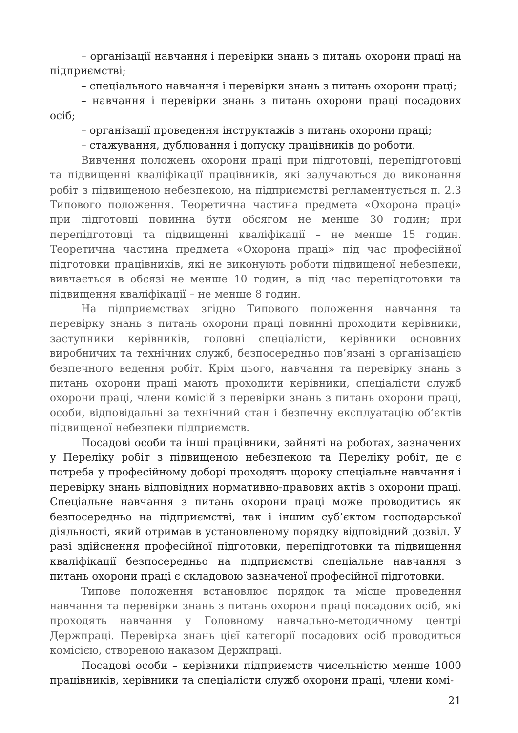– організації навчання і перевірки знань з питань охорони праці на підприємстві;
– спеціального навчання і перевірки знань з питань охорони праці;
– навчання і перевірки знань з питань охорони праці посадових осіб;
– організації проведення інструктажів з питань охорони праці;
– стажування, дублювання і допуску працівників до роботи.
Вивчення положень охорони праці при підготовці, перепідготовці та підвищенні кваліфікації працівників, які залучаються до виконання робіт з підвищеною небезпекою, на підприємстві регламентується п. 2.3 Типового положення. Теоретична частина предмета «Охорона праці» при підготовці повинна бути обсягом не менше 30 годин; при перепідготовці та підвищенні кваліфікації – не менше 15 годин. Теоретична частина предмета «Охорона праці» під час професійної підготовки працівників, які не виконують роботи підвищеної небезпеки, вивчається в обсязі не менше 10 годин, а під час перепідготовки та підвищення кваліфікації – не менше 8 годин.
На підприємствах згідно Типового положення навчання та перевірку знань з питань охорони праці повинні проходити керівники, заступники керівників, головні спеціалісти, керівники основних виробничих та технічних служб, безпосередньо пов’язані з організацією безпечного ведення робіт. Крім цього, навчання та перевірку знань з питань охорони праці мають проходити керівники, спеціалісти служб охорони праці, члени комісій з перевірки знань з питань охорони праці, особи, відповідальні за технічний стан і безпечну експлуатацію об’єктів підвищеної небезпеки підприємств.
Посадові особи та інші працівники, зайняті на роботах, зазначених у Переліку робіт з підвищеною небезпекою та Переліку робіт, де є потреба у професійному доборі проходять щороку спеціальне навчання і перевірку знань відповідних нормативно-правових актів з охорони праці. Спеціальне навчання з питань охорони праці може проводитись як безпосередньо на підприємстві, так і іншим суб’єктом господарської діяльності, який отримав в установленому порядку відповідний дозвіл. У разі здійснення професійної підготовки, перепідготовки та підвищення кваліфікації безпосередньо на підприємстві спеціальне навчання з питань охорони праці є складовою зазначеної професійної підготовки.
Типове положення встановлює порядок та місце проведення навчання та перевірки знань з питань охорони праці посадових осіб, які проходять навчання у Головному навчально-методичному центрі Держпраці. Перевірка знань цієї категорії посадових осіб проводиться комісією, створеною наказом Держпраці.
Посадові особи – керівники підприємств чисельністю менше 1000 працівників, керівники та спеціалісти служб охорони праці, члени комі-
21